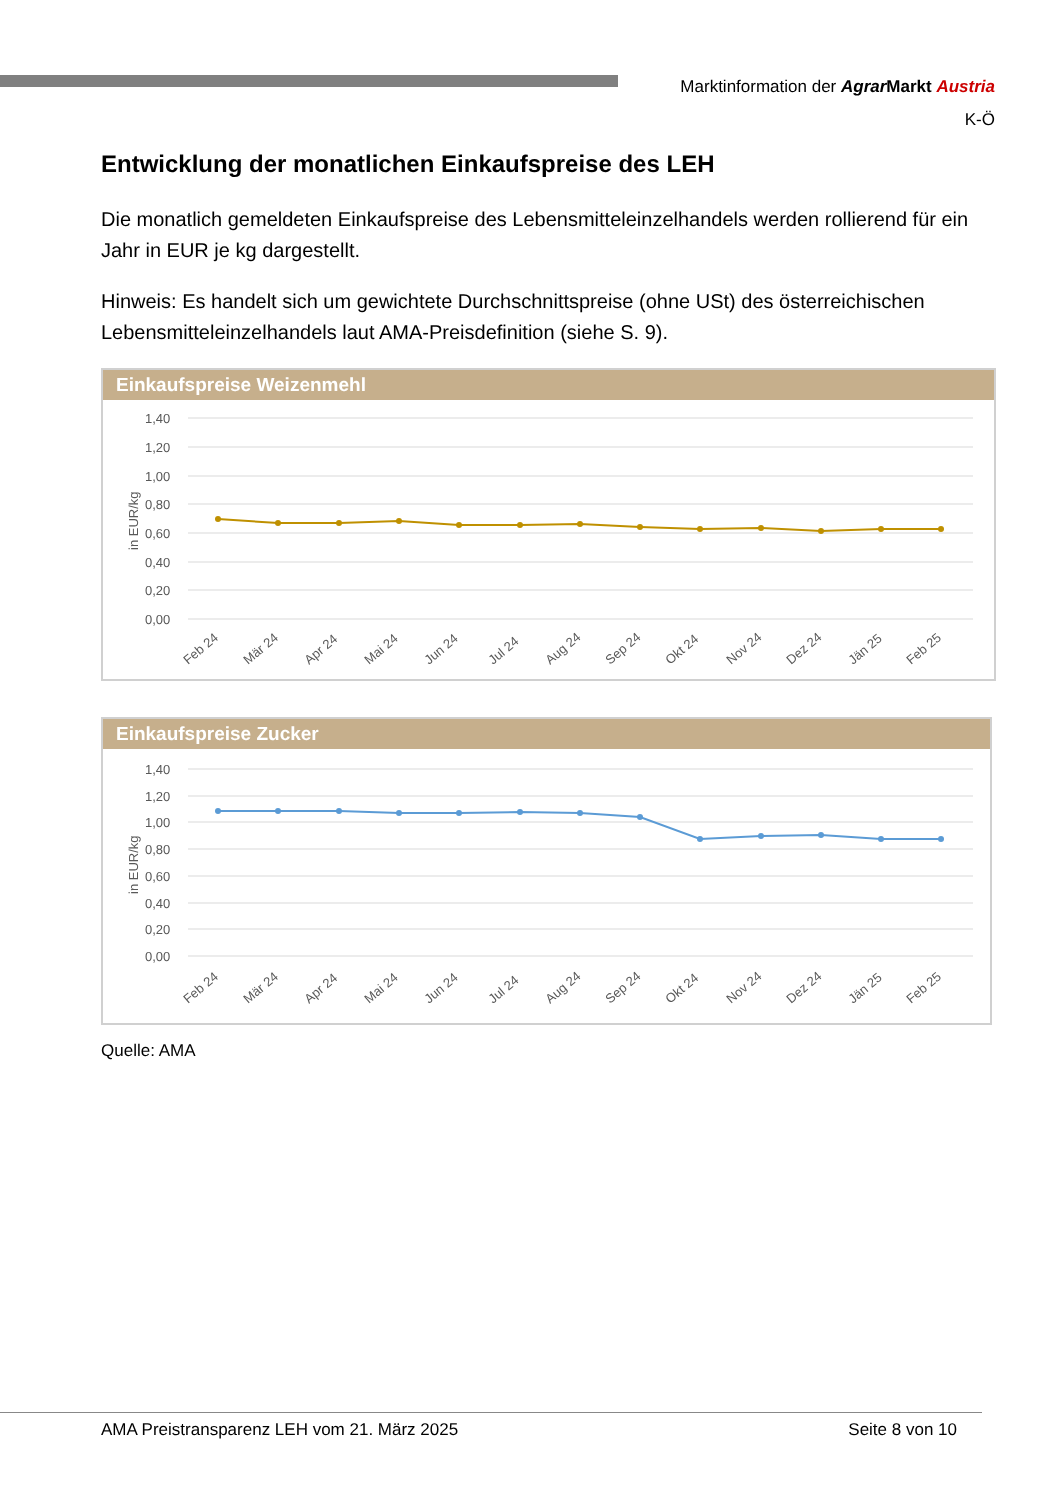Marktinformation der Agrar Markt Austria
K-Ö
Entwicklung der monatlichen Einkaufspreise des LEH
Die monatlich gemeldeten Einkaufspreise des Lebensmitteleinzelhandels werden rollierend für ein Jahr in EUR je kg dargestellt.
Hinweis: Es handelt sich um gewichtete Durchschnittspreise (ohne USt) des österreichischen Lebensmitteleinzelhandels laut AMA-Preisdefinition (siehe S. 9).
Einkaufspreise Weizenmehl
1,40
1,20
1,00
0,80
0,60
0,40
0,20
0,00
in EUR/kg
Feb 24
Mär 24
Apr 24
Mai 24
Jun 24
Jul 24
Aug 24
Sep 24
Okt 24
Nov 24
Dez 24
Jän 25
Feb 25
Einkaufspreise Zucker
1,40
1,20
1,00
0,80
0,60
0,40
0,20
0,00
in EUR/kg
Feb 24
Mär 24
Apr 24
Mai 24
Jun 24
Jul 24
Aug 24
Sep 24
Okt 24
Nov 24
Dez 24
Jän 25
Feb 25
Quelle: AMA
AMA Preistransparenz LEH vom 21. März 2025 Seite 8 von 10